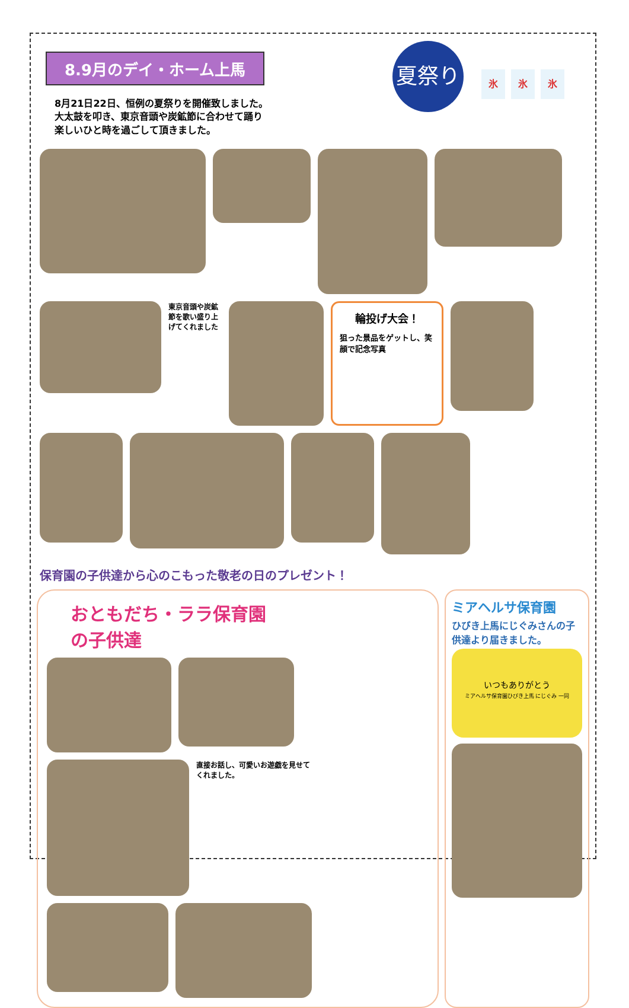8.9月のデイ・ホーム上馬
夏祭り
氷 氷 氷
8月21日22日、恒例の夏祭りを開催致しました。
大太鼓を叩き、東京音頭や炭鉱節に合わせて踊り
楽しいひと時を過ごして頂きました。
東京音頭や炭鉱節を歌い盛り上げてくれました
輪投げ大会！
狙った景品をゲットし、笑顔で記念写真
保育園の子供達から心のこもった敬老の日のプレゼント！
おともだち・ララ保育園
の子供達
直接お話し、可愛いお遊戯を見せてくれました。
ミアヘルサ保育園
ひびき上馬にじぐみさんの子供達より届きました。
いつもありがとう
ミアヘルサ保育園ひびき上馬 にじぐみ 一同